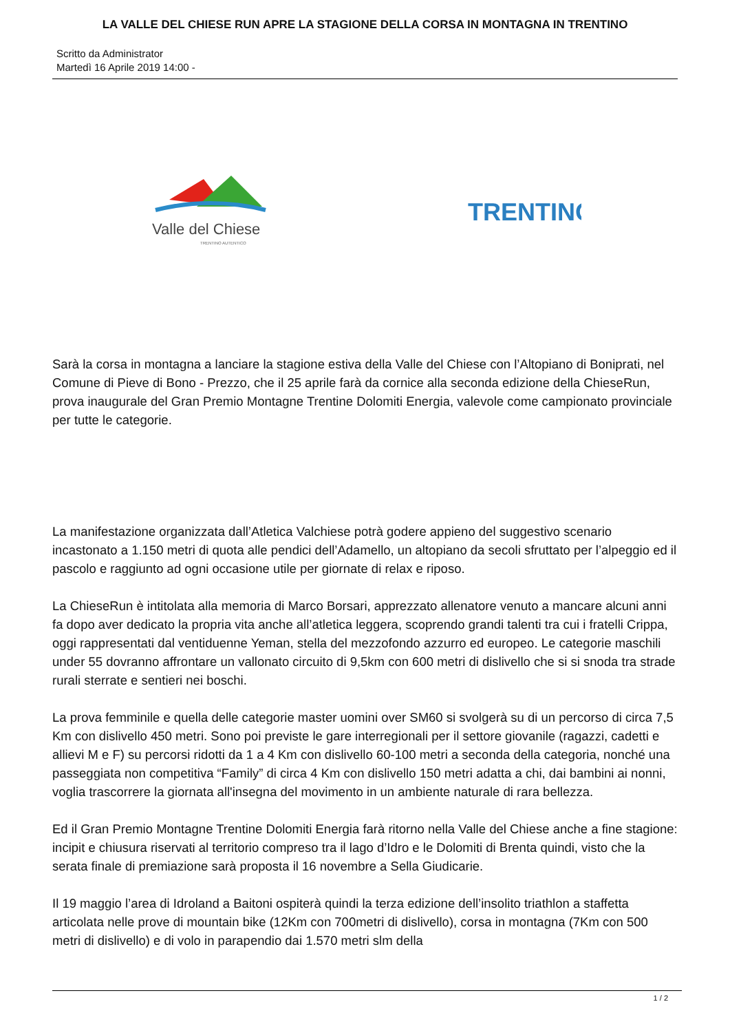LA VALLE DEL CHIESE RUN APRE LA STAGIONE DELLA CORSA IN MONTAGNA IN TRENTINO
Scritto da Administrator
Martedì 16 Aprile 2019 14:00 -
Valle del Chiese
TRENTINO AUTENTICO
TRENTINO
Sarà la corsa in montagna a lanciare la stagione estiva della Valle del Chiese con l’Altopiano di Boniprati, nel Comune di Pieve di Bono - Prezzo, che il 25 aprile farà da cornice alla seconda edizione della ChieseRun, prova inaugurale del Gran Premio Montagne Trentine Dolomiti Energia, valevole come campionato provinciale per tutte le categorie.
La manifestazione organizzata dall’Atletica Valchiese potrà godere appieno del suggestivo scenario incastonato a 1.150 metri di quota alle pendici dell’Adamello, un altopiano da secoli sfruttato per l’alpeggio ed il pascolo e raggiunto ad ogni occasione utile per giornate di relax e riposo.
La ChieseRun è intitolata alla memoria di Marco Borsari, apprezzato allenatore venuto a mancare alcuni anni fa dopo aver dedicato la propria vita anche all’atletica leggera, scoprendo grandi talenti tra cui i fratelli Crippa, oggi rappresentati dal ventiduenne Yeman, stella del mezzofondo azzurro ed europeo. Le categorie maschili under 55 dovranno affrontare un vallonato circuito di 9,5km con 600 metri di dislivello che si si snoda tra strade rurali sterrate e sentieri nei boschi.
La prova femminile e quella delle categorie master uomini over SM60 si svolgerà su di un percorso di circa 7,5 Km con dislivello 450 metri. Sono poi previste le gare interregionali per il settore giovanile (ragazzi, cadetti e allievi M e F) su percorsi ridotti da 1 a 4 Km con dislivello 60-100 metri a seconda della categoria, nonché una passeggiata non competitiva “Family” di circa 4 Km con dislivello 150 metri adatta a chi, dai bambini ai nonni, voglia trascorrere la giornata all'insegna del movimento in un ambiente naturale di rara bellezza.
Ed il Gran Premio Montagne Trentine Dolomiti Energia farà ritorno nella Valle del Chiese anche a fine stagione: incipit e chiusura riservati al territorio compreso tra il lago d’Idro e le Dolomiti di Brenta quindi, visto che la serata finale di premiazione sarà proposta il 16 novembre a Sella Giudicarie.
Il 19 maggio l’area di Idroland a Baitoni ospiterà quindi la terza edizione dell’insolito triathlon a staffetta articolata nelle prove di mountain bike (12Km con 700metri di dislivello), corsa in montagna (7Km con 500 metri di dislivello) e di volo in parapendio dai 1.570 metri slm della
1 / 2